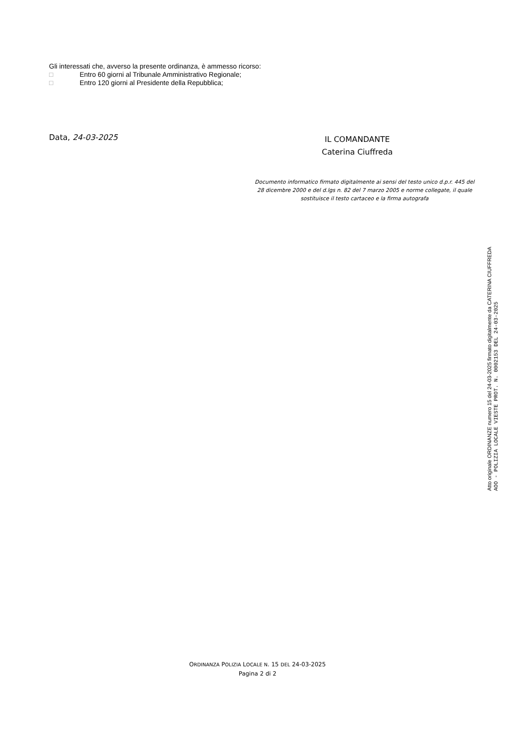Gli interessati che, avverso la presente ordinanza, è ammesso ricorso:
□ Entro 60 giorni al Tribunale Amministrativo Regionale;
□ Entro 120 giorni al Presidente della Repubblica;
Data, 24-03-2025
IL COMANDANTE
Caterina Ciuffreda
Documento informatico firmato digitalmente ai sensi del testo unico d.p.r. 445 del 28 dicembre 2000 e del d.lgs n. 82 del 7 marzo 2005 e norme collegate, il quale sostituisce il testo cartaceo e la firma autografa
Atto originale ORDINANZE numero 15 del 24-03-2025 firmato digitalmente da CATERINA CIUFFREDA
AOO - POLIZIA LOCALE VIESTE PROT. N. 0002153 DEL 24-03-2025
ORDINANZA POLIZIA LOCALE N. 15 DEL 24-03-2025
Pagina 2 di 2